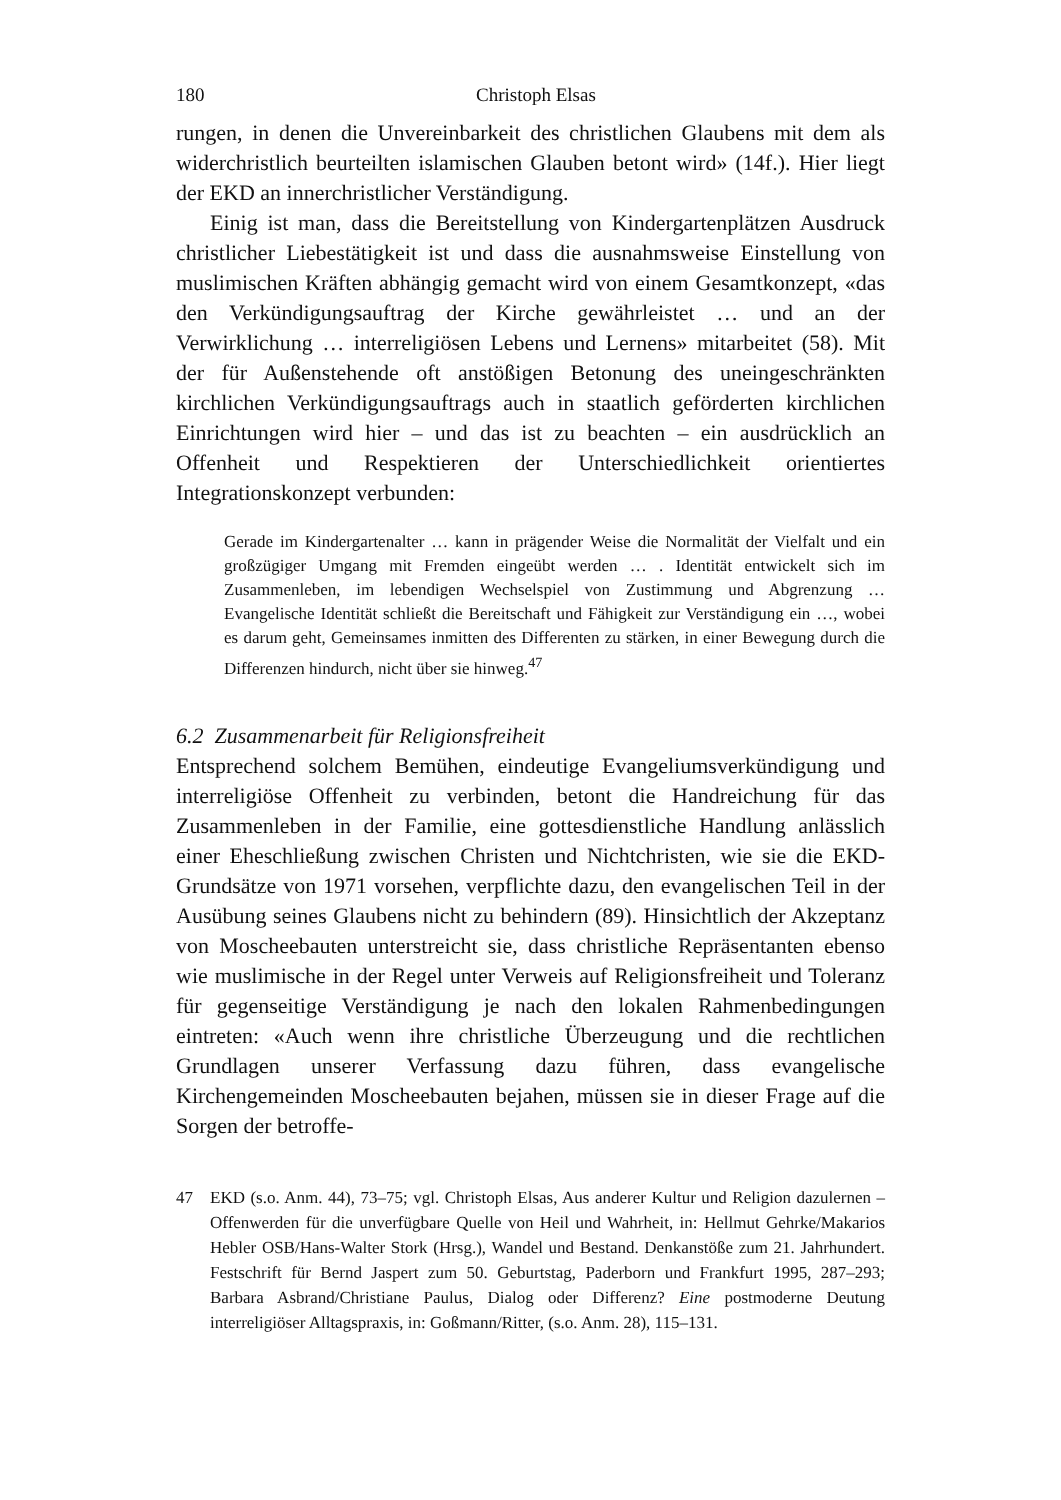180 Christoph Elsas
rungen, in denen die Unvereinbarkeit des christlichen Glaubens mit dem als widerchristlich beurteilten islamischen Glauben betont wird» (14f.). Hier liegt der EKD an innerchristlicher Verständigung.
Einig ist man, dass die Bereitstellung von Kindergartenplätzen Ausdruck christlicher Liebestätigkeit ist und dass die ausnahmsweise Einstellung von muslimischen Kräften abhängig gemacht wird von einem Gesamtkonzept, «das den Verkündigungsauftrag der Kirche gewährleistet … und an der Verwirklichung … interreligiösen Lebens und Lernens» mitarbeitet (58). Mit der für Außenstehende oft anstößigen Betonung des uneingeschränkten kirchlichen Verkündigungsauftrags auch in staatlich geförderten kirchlichen Einrichtungen wird hier – und das ist zu beachten – ein ausdrücklich an Offenheit und Respektieren der Unterschiedlichkeit orientiertes Integrationskonzept verbunden:
Gerade im Kindergartenalter … kann in prägender Weise die Normalität der Vielfalt und ein großzügiger Umgang mit Fremden eingeübt werden … . Identität entwickelt sich im Zusammenleben, im lebendigen Wechselspiel von Zustimmung und Abgrenzung … Evangelische Identität schließt die Bereitschaft und Fähigkeit zur Verständigung ein …, wobei es darum geht, Gemeinsames inmitten des Differenten zu stärken, in einer Bewegung durch die Differenzen hindurch, nicht über sie hinweg.<sup>47</sup>
6.2 Zusammenarbeit für Religionsfreiheit
Entsprechend solchem Bemühen, eindeutige Evangeliumsverkündigung und interreligiöse Offenheit zu verbinden, betont die Handreichung für das Zusammenleben in der Familie, eine gottesdienstliche Handlung anlässlich einer Eheschließung zwischen Christen und Nichtchristen, wie sie die EKD-Grundsätze von 1971 vorsehen, verpflichte dazu, den evangelischen Teil in der Ausübung seines Glaubens nicht zu behindern (89). Hinsichtlich der Akzeptanz von Moscheebauten unterstreicht sie, dass christliche Repräsentanten ebenso wie muslimische in der Regel unter Verweis auf Religionsfreiheit und Toleranz für gegenseitige Verständigung je nach den lokalen Rahmenbedingungen eintreten: «Auch wenn ihre christliche Überzeugung und die rechtlichen Grundlagen unserer Verfassung dazu führen, dass evangelische Kirchengemeinden Moscheebauten bejahen, müssen sie in dieser Frage auf die Sorgen der betroffe-
47 EKD (s.o. Anm. 44), 73–75; vgl. Christoph Elsas, Aus anderer Kultur und Religion dazulernen – Offenwerden für die unverfügbare Quelle von Heil und Wahrheit, in: Hellmut Gehrke/Makarios Hebler OSB/Hans-Walter Stork (Hrsg.), Wandel und Bestand. Denkanstöße zum 21. Jahrhundert. Festschrift für Bernd Jaspert zum 50. Geburtstag, Paderborn und Frankfurt 1995, 287–293; Barbara Asbrand/Christiane Paulus, Dialog oder Differenz? Eine postmoderne Deutung interreligiöser Alltagspraxis, in: Goßmann/Ritter, (s.o. Anm. 28), 115–131.